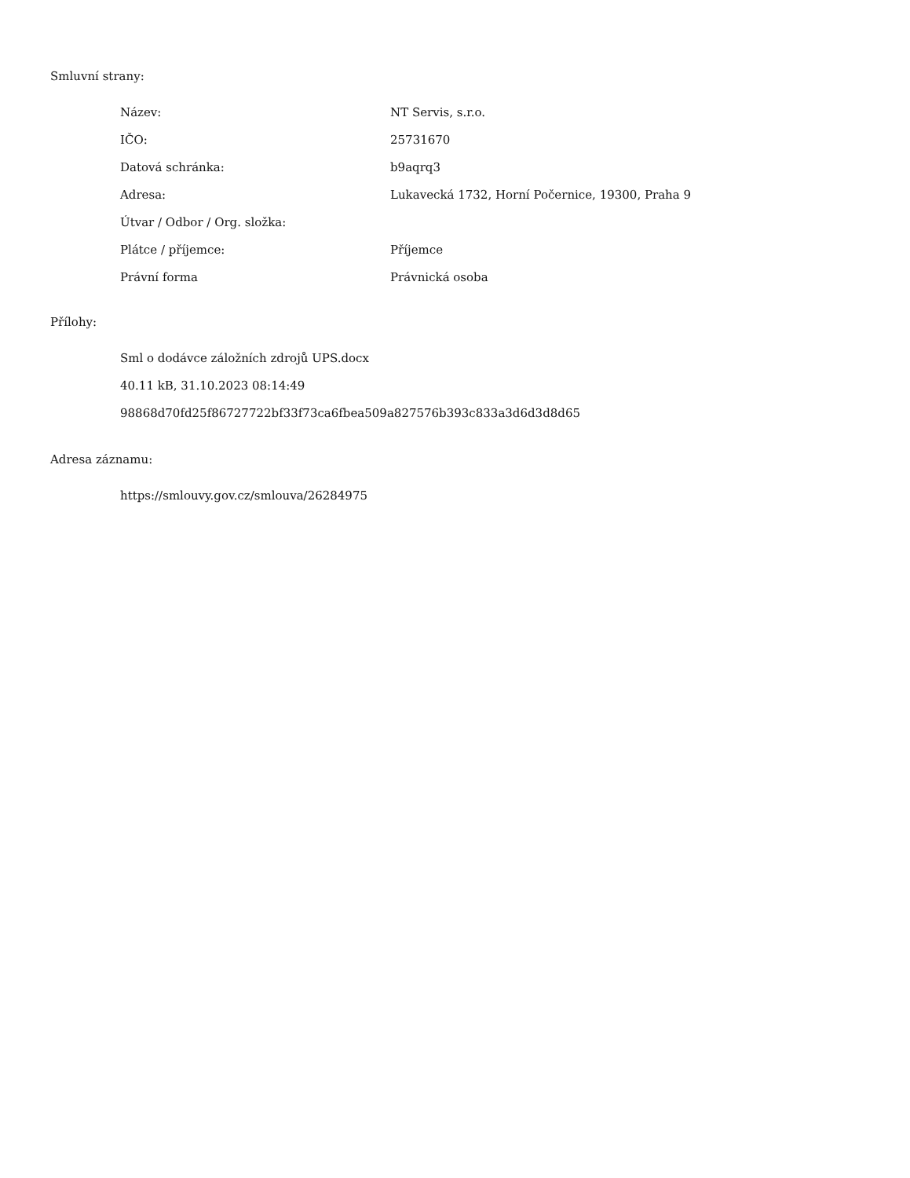Smluvní strany:
| Název: | NT Servis, s.r.o. |
| IČO: | 25731670 |
| Datová schránka: | b9aqrq3 |
| Adresa: | Lukavecká 1732, Horní Počernice, 19300, Praha 9 |
| Útvar / Odbor / Org. složka: | |
| Plátce / příjemce: | Příjemce |
| Právní forma | Právnická osoba |
Přílohy:
Sml o dodávce záložních zdrojů UPS.docx
40.11 kB, 31.10.2023 08:14:49
98868d70fd25f86727722bf33f73ca6fbea509a827576b393c833a3d6d3d8d65
Adresa záznamu:
https://smlouvy.gov.cz/smlouva/26284975